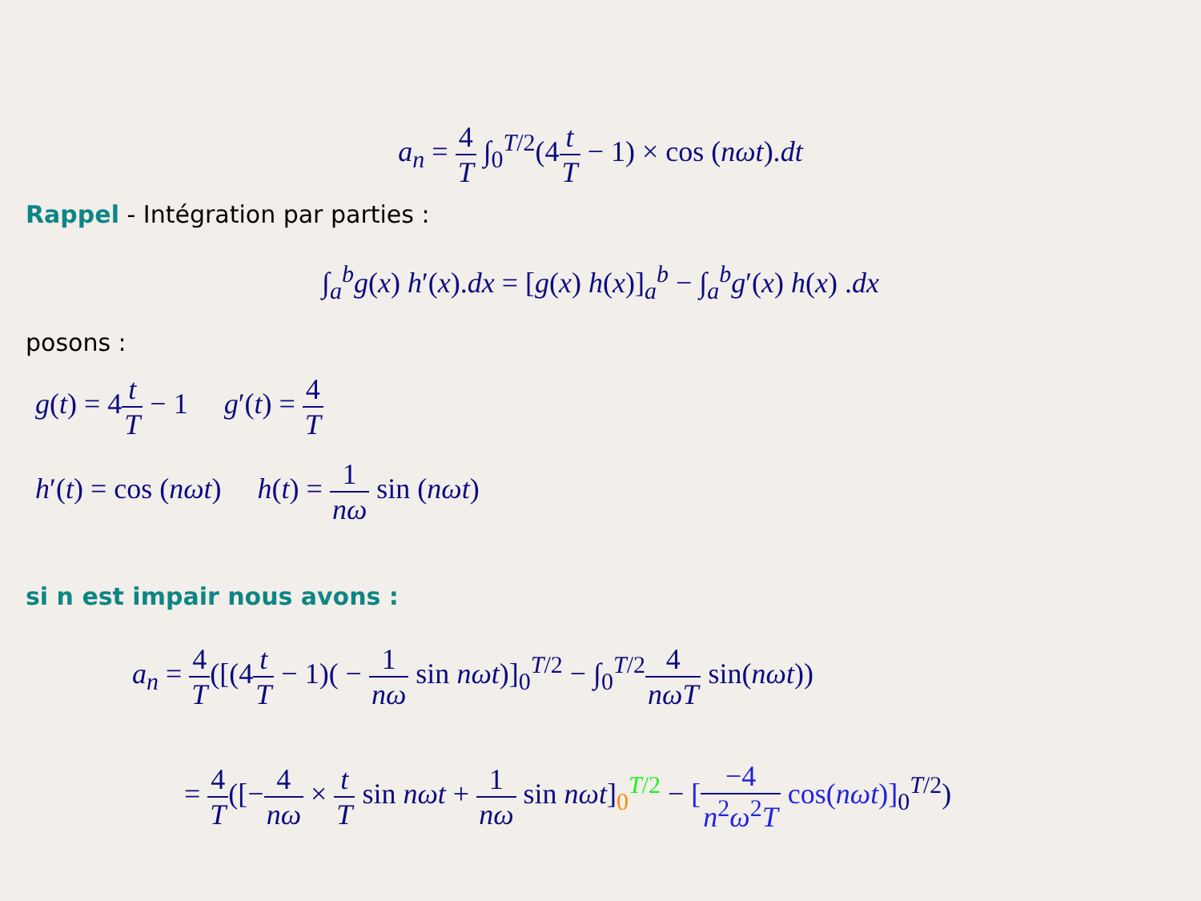a<sub>n</sub> = 4 T ∫<sub>0</sub><sup>T/2</sup>(4t T − 1) × cos (nωt).dt
Rappel - Intégration par parties :
∫<sub>a</sub><sup>b</sup>g(x) h′(x).dx = [g(x) h(x)]<sub>a</sub><sup>b</sup> − ∫<sub>a</sub><sup>b</sup>g′(x) h(x) .dx
posons :
g(t) = 4t T − 1 g′(t) = 4 T
h′(t) = cos (nωt) h(t) = 1 nω sin (nωt)
si n est impair nous avons :
a<sub>n</sub> = 4 T([(4t T − 1)( − 1 nω sin nωt)]<sub>0</sub><sup>T/2</sup> − ∫<sub>0</sub><sup>T/2</sup>4 nωT sin(nωt))
= 4 T([−4 nω × t T sin nωt + 1 nω sin nωt]<sub>0</sub><sup>T/2</sup> − [−4 n<sup>2</sup>ω<sup>2</sup>T cos(nωt)]<sub>0</sub><sup>T/2</sup>)